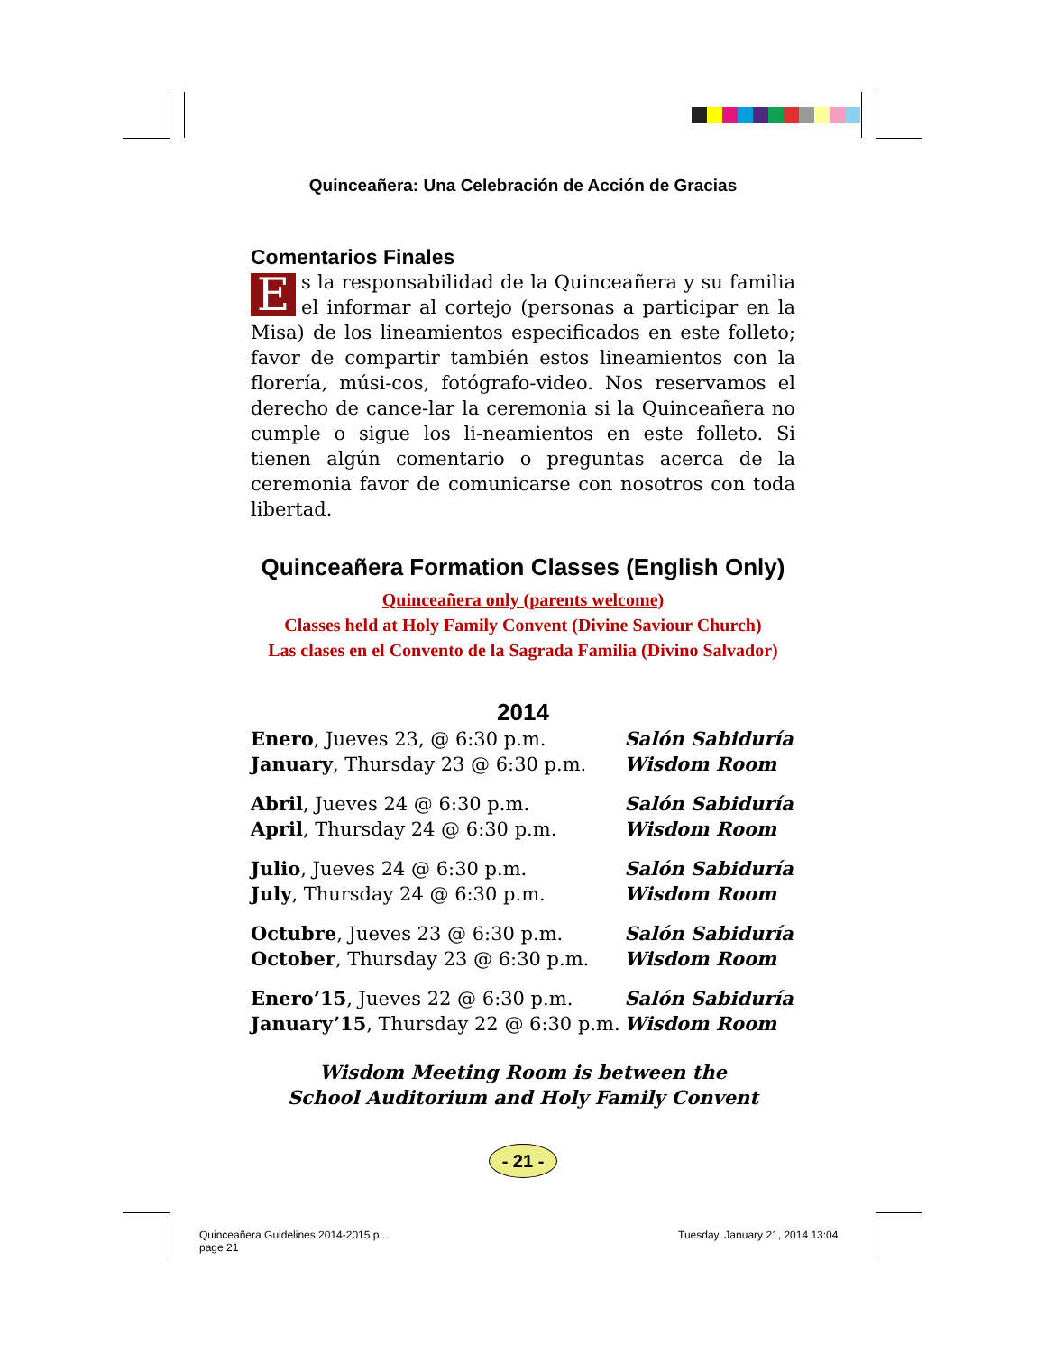Quinceañera: Una Celebración de Acción de Gracias
Comentarios Finales
Es la responsabilidad de la Quinceañera y su familia el informar al cortejo (personas a participar en la Misa) de los lineamientos especificados en este folleto; favor de compartir también estos lineamientos con la florería, músi-cos, fotógrafo-video. Nos reservamos el derecho de cance-lar la ceremonia si la Quinceañera no cumple o sigue los li-neamientos en este folleto. Si tienen algún comentario o preguntas acerca de la ceremonia favor de comunicarse con nosotros con toda libertad.
Quinceañera Formation Classes (English Only)
Quinceañera only (parents welcome)
Classes held at Holy Family Convent (Divine Saviour Church)
Las clases en el Convento de la Sagrada Familia (Divino Salvador)
2014
| Enero , Jueves 23, @ 6:30 p.m. | Salón Sabiduría |
| January , Thursday 23 @ 6:30 p.m. | Wisdom Room |
| Abril , Jueves 24 @ 6:30 p.m. | Salón Sabiduría |
| April , Thursday 24 @ 6:30 p.m. | Wisdom Room |
| Julio , Jueves 24 @ 6:30 p.m. | Salón Sabiduría |
| July , Thursday 24 @ 6:30 p.m. | Wisdom Room |
| Octubre , Jueves 23 @ 6:30 p.m. | Salón Sabiduría |
| October , Thursday 23 @ 6:30 p.m. | Wisdom Room |
| Enero’15 , Jueves 22 @ 6:30 p.m. | Salón Sabiduría |
| January’15 , Thursday 22 @ 6:30 p.m. | Wisdom Room |
Wisdom Meeting Room is between the
School Auditorium and Holy Family Convent
- 21 -
Quinceañera Guidelines 2014-2015.p...
page 21
Tuesday, January 21, 2014 13:04